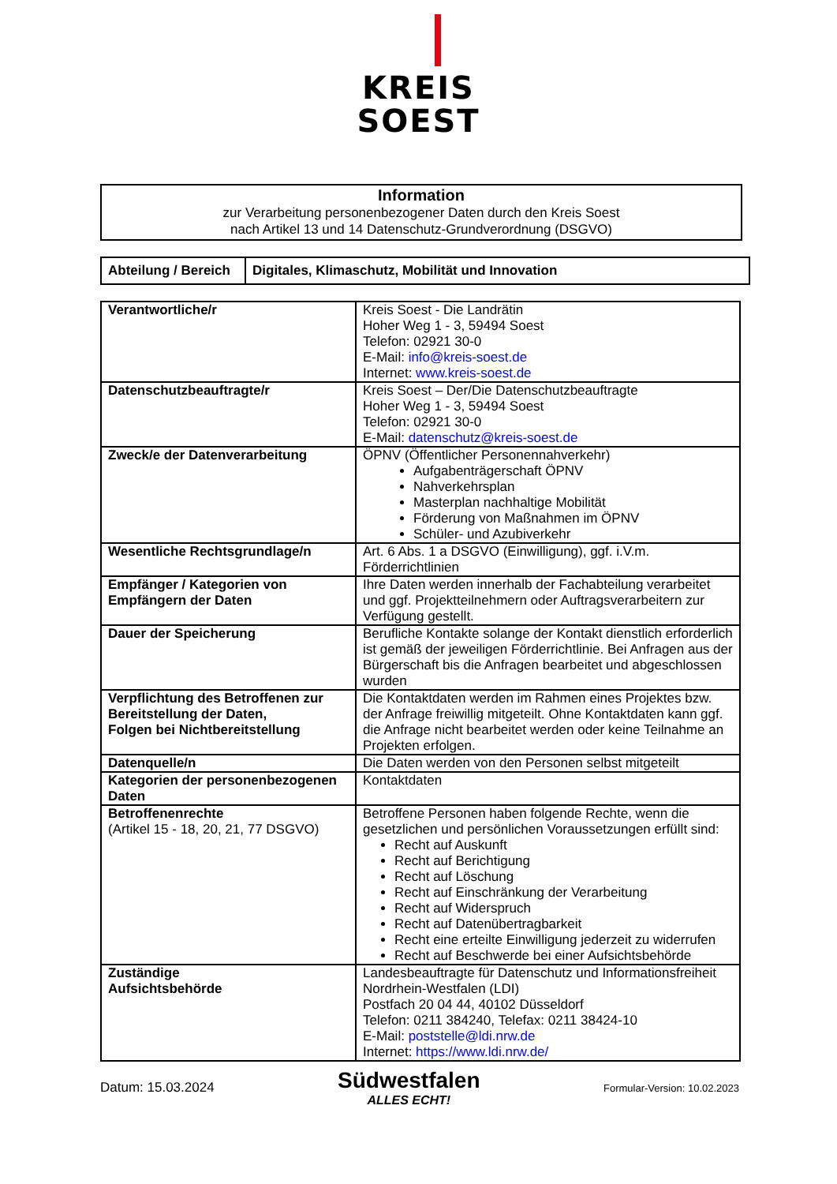KREIS
SOEST
Information
zur Verarbeitung personenbezogener Daten durch den Kreis Soest
nach Artikel 13 und 14 Datenschutz-Grundverordnung (DSGVO)
| Abteilung / Bereich | Digitales, Klimaschutz, Mobilität und Innovation |
| Verantwortliche/r | Kreis Soest - Die Landrätin Hoher Weg 1 - 3, 59494 Soest Telefon: 02921 30-0 E-Mail: info@kreis-soest.de Internet: www.kreis-soest.de |
| Datenschutzbeauftragte/r | Kreis Soest – Der/Die Datenschutzbeauftragte Hoher Weg 1 - 3, 59494 Soest Telefon: 02921 30-0 E-Mail: datenschutz@kreis-soest.de |
| Zweck/e der Datenverarbeitung | ÖPNV (Öffentlicher Personennahverkehr) Aufgabenträgerschaft ÖPNV Nahverkehrsplan Masterplan nachhaltige Mobilität Förderung von Maßnahmen im ÖPNV Schüler- und Azubiverkehr |
| Wesentliche Rechtsgrundlage/n | Art. 6 Abs. 1 a DSGVO (Einwilligung), ggf. i.V.m. Förderrichtlinien |
| Empfänger / Kategorien von Empfängern der Daten | Ihre Daten werden innerhalb der Fachabteilung verarbeitet und ggf. Projektteilnehmern oder Auftragsverarbeitern zur Verfügung gestellt. |
| Dauer der Speicherung | Berufliche Kontakte solange der Kontakt dienstlich erforderlich ist gemäß der jeweiligen Förderrichtlinie. Bei Anfragen aus der Bürgerschaft bis die Anfragen bearbeitet und abgeschlossen wurden |
| Verpflichtung des Betroffenen zur Bereitstellung der Daten, Folgen bei Nichtbereitstellung | Die Kontaktdaten werden im Rahmen eines Projektes bzw. der Anfrage freiwillig mitgeteilt. Ohne Kontaktdaten kann ggf. die Anfrage nicht bearbeitet werden oder keine Teilnahme an Projekten erfolgen. |
| Datenquelle/n | Die Daten werden von den Personen selbst mitgeteilt |
| Kategorien der personenbezogenen Daten | Kontaktdaten |
| Betroffenenrechte (Artikel 15 - 18, 20, 21, 77 DSGVO) | Betroffene Personen haben folgende Rechte, wenn die gesetzlichen und persönlichen Voraussetzungen erfüllt sind: Recht auf Auskunft Recht auf Berichtigung Recht auf Löschung Recht auf Einschränkung der Verarbeitung Recht auf Widerspruch Recht auf Datenübertragbarkeit Recht eine erteilte Einwilligung jederzeit zu widerrufen Recht auf Beschwerde bei einer Aufsichtsbehörde |
| Zuständige Aufsichtsbehörde | Landesbeauftragte für Datenschutz und Informationsfreiheit Nordrhein-Westfalen (LDI) Postfach 20 04 44, 40102 Düsseldorf Telefon: 0211 384240, Telefax: 0211 38424-10 E-Mail: poststelle@ldi.nrw.de Internet: https://www.ldi.nrw.de/ |
Datum: 15.03.2024
Südwestfalen
ALLES ECHT!
Formular-Version: 10.02.2023